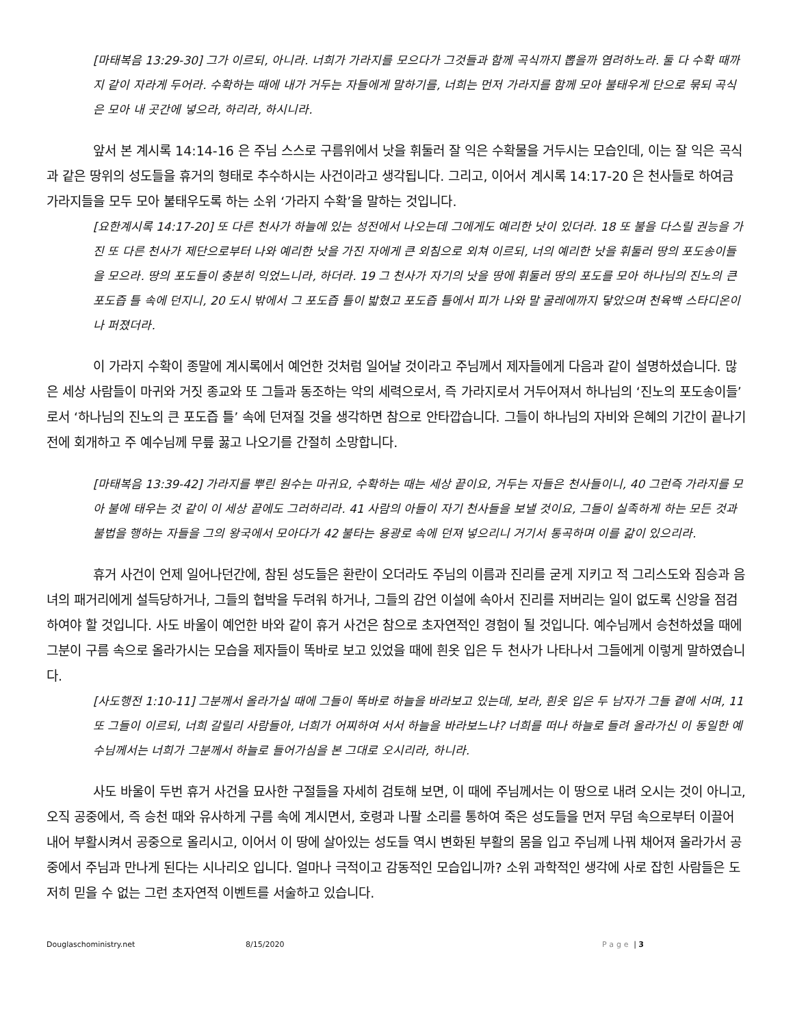[마태복음 13:29-30] 그가 이르되, 아니라. 너희가 가라지를 모으다가 그것들과 함께 곡식까지 뽑을까 염려하노라. 둘 다 수확 때까지 같이 자라게 두어라. 수확하는 때에 내가 거두는 자들에게 말하기를, 너희는 먼저 가라지를 함께 모아 불태우게 단으로 묶되 곡식은 모아 내 곳간에 넣으라, 하리라, 하시니라.
앞서 본 계시록 14:14-16 은 주님 스스로 구름위에서 낫을 휘둘러 잘 익은 수확물을 거두시는 모습인데, 이는 잘 익은 곡식과 같은 땅위의 성도들을 휴거의 형태로 추수하시는 사건이라고 생각됩니다. 그리고, 이어서 계시록 14:17-20 은 천사들로 하여금 가라지들을 모두 모아 불태우도록 하는 소위 ‘가라지 수확’을 말하는 것입니다.
[요한계시록 14:17-20] 또 다른 천사가 하늘에 있는 성전에서 나오는데 그에게도 예리한 낫이 있더라. 18 또 불을 다스릴 권능을 가진 또 다른 천사가 제단으로부터 나와 예리한 낫을 가진 자에게 큰 외침으로 외쳐 이르되, 너의 예리한 낫을 휘둘러 땅의 포도송이들을 모으라. 땅의 포도들이 충분히 익었느니라, 하더라. 19 그 천사가 자기의 낫을 땅에 휘둘러 땅의 포도를 모아 하나님의 진노의 큰 포도즙 틀 속에 던지니, 20 도시 밖에서 그 포도즙 틀이 밟혔고 포도즙 틀에서 피가 나와 말 굴레에까지 닿았으며 천육백 스타디온이나 퍼졌더라.
이 가라지 수확이 종말에 계시록에서 예언한 것처럼 일어날 것이라고 주님께서 제자들에게 다음과 같이 설명하셨습니다. 많은 세상 사람들이 마귀와 거짓 종교와 또 그들과 동조하는 악의 세력으로서, 즉 가라지로서 거두어져서 하나님의 ‘진노의 포도송이들’로서 ‘하나님의 진노의 큰 포도즙 틀’ 속에 던져질 것을 생각하면 참으로 안타깝습니다. 그들이 하나님의 자비와 은혜의 기간이 끝나기 전에 회개하고 주 예수님께 무릎 꿇고 나오기를 간절히 소망합니다.
[마태복음 13:39-42] 가라지를 뿌린 원수는 마귀요, 수확하는 때는 세상 끝이요, 거두는 자들은 천사들이니, 40 그런즉 가라지를 모아 불에 태우는 것 같이 이 세상 끝에도 그러하리라. 41 사람의 아들이 자기 천사들을 보낼 것이요, 그들이 실족하게 하는 모든 것과 불법을 행하는 자들을 그의 왕국에서 모아다가 42 불타는 용광로 속에 던져 넣으리니 거기서 통곡하며 이를 갊이 있으리라.
휴거 사건이 언제 일어나던간에, 참된 성도들은 환란이 오더라도 주님의 이름과 진리를 굳게 지키고 적 그리스도와 짐승과 음녀의 패거리에게 설득당하거나, 그들의 협박을 두려워 하거나, 그들의 감언 이설에 속아서 진리를 저버리는 일이 없도록 신앙을 점검하여야 할 것입니다. 사도 바울이 예언한 바와 같이 휴거 사건은 참으로 초자연적인 경험이 될 것입니다. 예수님께서 승천하셨을 때에 그분이 구름 속으로 올라가시는 모습을 제자들이 똑바로 보고 있었을 때에 흰옷 입은 두 천사가 나타나서 그들에게 이렇게 말하였습니다.
[사도행전 1:10-11] 그분께서 올라가실 때에 그들이 똑바로 하늘을 바라보고 있는데, 보라, 흰옷 입은 두 남자가 그들 곁에 서며, 11 또 그들이 이르되, 너희 갈릴리 사람들아, 너희가 어찌하여 서서 하늘을 바라보느냐? 너희를 떠나 하늘로 들려 올라가신 이 동일한 예수님께서는 너희가 그분께서 하늘로 들어가심을 본 그대로 오시리라, 하니라.
사도 바울이 두번 휴거 사건을 묘사한 구절들을 자세히 검토해 보면, 이 때에 주님께서는 이 땅으로 내려 오시는 것이 아니고, 오직 공중에서, 즉 승천 때와 유사하게 구름 속에 계시면서, 호령과 나팔 소리를 통하여 죽은 성도들을 먼저 무덤 속으로부터 이끌어 내어 부활시켜서 공중으로 올리시고, 이어서 이 땅에 살아있는 성도들 역시 변화된 부활의 몸을 입고 주님께 나꿔 채어져 올라가서 공중에서 주님과 만나게 된다는 시나리오 입니다. 얼마나 극적이고 감동적인 모습입니까? 소위 과학적인 생각에 사로 잡힌 사람들은 도저히 믿을 수 없는 그런 초자연적 이벤트를 서술하고 있습니다.
Douglaschoministry.net 8/15/2020 Page | 3